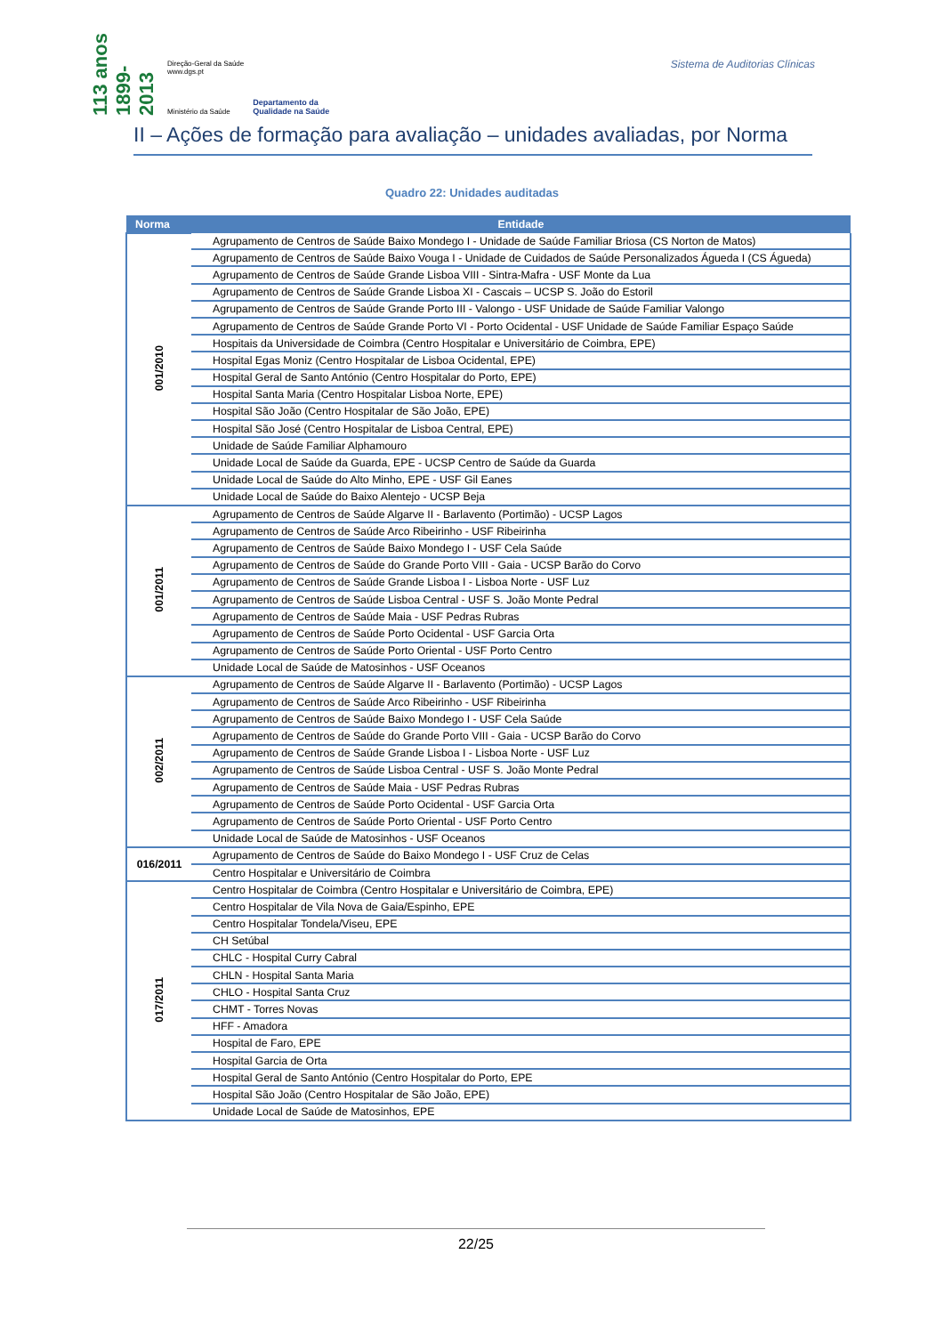113 anos 1899-2013
Direção-Geral da Saúde
www.dgs.pt
Ministério da Saúde
Departamento da
Qualidade na Saúde
Sistema de Auditorias Clínicas
II – Ações de formação para avaliação – unidades avaliadas, por Norma
Quadro 22: Unidades auditadas
| Norma | Entidade |
| --- | --- |
| 001/2010 | Agrupamento de Centros de Saúde Baixo Mondego I - Unidade de Saúde Familiar Briosa (CS Norton de Matos) |
| | Agrupamento de Centros de Saúde Baixo Vouga I - Unidade de Cuidados de Saúde Personalizados Águeda I (CS Águeda) |
| | Agrupamento de Centros de Saúde Grande Lisboa VIII - Sintra-Mafra - USF Monte da Lua |
| | Agrupamento de Centros de Saúde Grande Lisboa XI - Cascais – UCSP S. João do Estoril |
| | Agrupamento de Centros de Saúde Grande Porto III - Valongo - USF Unidade de Saúde Familiar Valongo |
| | Agrupamento de Centros de Saúde Grande Porto VI - Porto Ocidental - USF Unidade de Saúde Familiar Espaço Saúde |
| | Hospitais da Universidade de Coimbra (Centro Hospitalar e Universitário de Coimbra, EPE) |
| | Hospital Egas Moniz (Centro Hospitalar de Lisboa Ocidental, EPE) |
| | Hospital Geral de Santo António (Centro Hospitalar do Porto, EPE) |
| | Hospital Santa Maria (Centro Hospitalar Lisboa Norte, EPE) |
| | Hospital São João (Centro Hospitalar de São João, EPE) |
| | Hospital São José (Centro Hospitalar de Lisboa Central, EPE) |
| | Unidade de Saúde Familiar Alphamouro |
| | Unidade Local de Saúde da Guarda, EPE - UCSP Centro de Saúde da Guarda |
| | Unidade Local de Saúde do Alto Minho, EPE - USF Gil Eanes |
| | Unidade Local de Saúde do Baixo Alentejo - UCSP Beja |
| 001/2011 | Agrupamento de Centros de Saúde Algarve II - Barlavento (Portimão) - UCSP Lagos |
| | Agrupamento de Centros de Saúde Arco Ribeirinho - USF Ribeirinha |
| | Agrupamento de Centros de Saúde Baixo Mondego I - USF Cela Saúde |
| | Agrupamento de Centros de Saúde do Grande Porto VIII - Gaia - UCSP Barão do Corvo |
| | Agrupamento de Centros de Saúde Grande Lisboa I - Lisboa Norte - USF Luz |
| | Agrupamento de Centros de Saúde Lisboa Central - USF S. João Monte Pedral |
| | Agrupamento de Centros de Saúde Maia - USF Pedras Rubras |
| | Agrupamento de Centros de Saúde Porto Ocidental - USF Garcia Orta |
| | Agrupamento de Centros de Saúde Porto Oriental - USF Porto Centro |
| | Unidade Local de Saúde de Matosinhos - USF Oceanos |
| 002/2011 | Agrupamento de Centros de Saúde Algarve II - Barlavento (Portimão) - UCSP Lagos |
| | Agrupamento de Centros de Saúde Arco Ribeirinho - USF Ribeirinha |
| | Agrupamento de Centros de Saúde Baixo Mondego I - USF Cela Saúde |
| | Agrupamento de Centros de Saúde do Grande Porto VIII - Gaia - UCSP Barão do Corvo |
| | Agrupamento de Centros de Saúde Grande Lisboa I - Lisboa Norte - USF Luz |
| | Agrupamento de Centros de Saúde Lisboa Central - USF S. João Monte Pedral |
| | Agrupamento de Centros de Saúde Maia - USF Pedras Rubras |
| | Agrupamento de Centros de Saúde Porto Ocidental - USF Garcia Orta |
| | Agrupamento de Centros de Saúde Porto Oriental - USF Porto Centro |
| | Unidade Local de Saúde de Matosinhos - USF Oceanos |
| 016/2011 | Agrupamento de Centros de Saúde do Baixo Mondego I - USF Cruz de Celas |
| | Centro Hospitalar e Universitário de Coimbra |
| 017/2011 | Centro Hospitalar de Coimbra (Centro Hospitalar e Universitário de Coimbra, EPE) |
| | Centro Hospitalar de Vila Nova de Gaia/Espinho, EPE |
| | Centro Hospitalar Tondela/Viseu, EPE |
| | CH Setúbal |
| | CHLC - Hospital Curry Cabral |
| | CHLN - Hospital Santa Maria |
| | CHLO - Hospital Santa Cruz |
| | CHMT - Torres Novas |
| | HFF - Amadora |
| | Hospital de Faro, EPE |
| | Hospital Garcia de Orta |
| | Hospital Geral de Santo António (Centro Hospitalar do Porto, EPE |
| | Hospital São João (Centro Hospitalar de São João, EPE) |
| | Unidade Local de Saúde de Matosinhos, EPE |
22/25